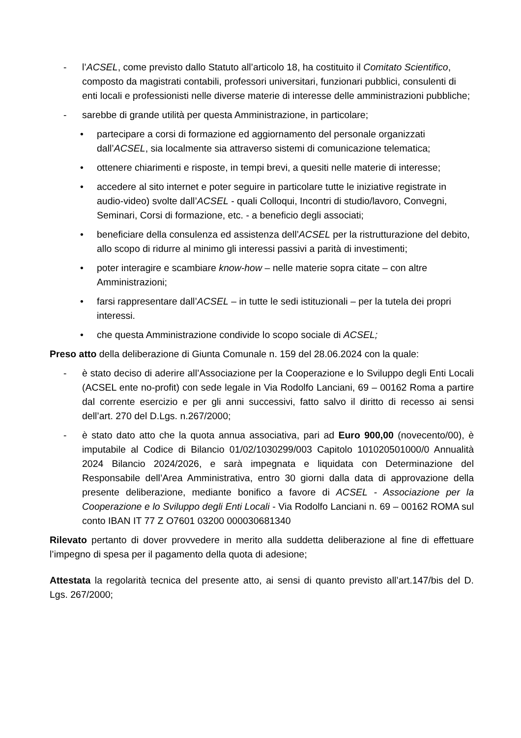- l’ACSEL, come previsto dallo Statuto all’articolo 18, ha costituito il Comitato Scientifico, composto da magistrati contabili, professori universitari, funzionari pubblici, consulenti di enti locali e professionisti nelle diverse materie di interesse delle amministrazioni pubbliche;
- sarebbe di grande utilità per questa Amministrazione, in particolare;
• partecipare a corsi di formazione ed aggiornamento del personale organizzati dall’ACSEL, sia localmente sia attraverso sistemi di comunicazione telematica;
• ottenere chiarimenti e risposte, in tempi brevi, a quesiti nelle materie di interesse;
• accedere al sito internet e poter seguire in particolare tutte le iniziative registrate in audio-video) svolte dall’ACSEL - quali Colloqui, Incontri di studio/lavoro, Convegni, Seminari, Corsi di formazione, etc. - a beneficio degli associati;
• beneficiare della consulenza ed assistenza dell’ACSEL per la ristrutturazione del debito, allo scopo di ridurre al minimo gli interessi passivi a parità di investimenti;
• poter interagire e scambiare know-how – nelle materie sopra citate – con altre Amministrazioni;
• farsi rappresentare dall’ACSEL – in tutte le sedi istituzionali – per la tutela dei propri interessi.
• che questa Amministrazione condivide lo scopo sociale di ACSEL;
Preso atto della deliberazione di Giunta Comunale n. 159 del 28.06.2024 con la quale:
- è stato deciso di aderire all’Associazione per la Cooperazione e lo Sviluppo degli Enti Locali (ACSEL ente no-profit) con sede legale in Via Rodolfo Lanciani, 69 – 00162 Roma a partire dal corrente esercizio e per gli anni successivi, fatto salvo il diritto di recesso ai sensi dell’art. 270 del D.Lgs. n.267/2000;
- è stato dato atto che la quota annua associativa, pari ad Euro 900,00 (novecento/00), è imputabile al Codice di Bilancio 01/02/1030299/003 Capitolo 101020501000/0 Annualità 2024 Bilancio 2024/2026, e sarà impegnata e liquidata con Determinazione del Responsabile dell’Area Amministrativa, entro 30 giorni dalla data di approvazione della presente deliberazione, mediante bonifico a favore di ACSEL - Associazione per la Cooperazione e lo Sviluppo degli Enti Locali - Via Rodolfo Lanciani n. 69 – 00162 ROMA sul conto IBAN IT 77 Z O7601 03200 000030681340
Rilevato pertanto di dover provvedere in merito alla suddetta deliberazione al fine di effettuare l’impegno di spesa per il pagamento della quota di adesione;
Attestata la regolarità tecnica del presente atto, ai sensi di quanto previsto all’art.147/bis del D. Lgs. 267/2000;